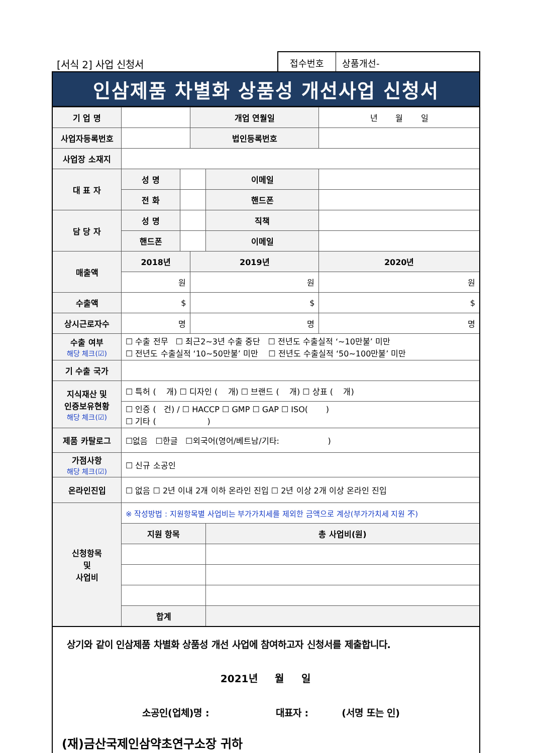[서식 2] 사업 신청서
접수번호 상품개선-
인삼제품 차별화 상품성 개선사업 신청서
| 기 업 명 | | | 개업 연월일 | | 년 월 일 |
| 사업자등록번호 | | | 법인등록번호 | | |
| 사업장 소재지 | | | | | |
| 대 표 자 | 성 명 | | | 이메일 | |
| | 전 화 | | | 핸드폰 | |
| 담 당 자 | 성 명 | | | 직책 | |
| | 핸드폰 | | | 이메일 | |
| 매출액 | 2018년 | | 2019년 | | 2020년 |
| | 원 | | 원 | | 원 |
| 수출액 | $ | | $ | | $ |
| 상시근로자수 | 명 | | 명 | | 명 |
| 수출 여부 해당 체크(☑) | ☐ 수출 전무 ☐ 최근2~3년 수출 중단 ☐ 전년도 수출실적 ‘~10만불’ 미만 ☐ 전년도 수출실적 ‘10~50만불’ 미만 ☐ 전년도 수출실적 ‘50~100만불’ 미만 | | | | |
| 기 수출 국가 | | | | | |
| 지식재산 및 인증보유현황 해당 체크(☑) | ☐ 특허 ( 개) ☐ 디자인 ( 개) ☐ 브랜드 ( 개) ☐ 상표 ( 개) | | | | |
| | ☐ 인증 ( 건) / ☐ HACCP ☐ GMP ☐ GAP ☐ ISO( ) ☐ 기타 ( ) | | | | |
| 제품 카탈로그 | ☐없음 ☐한글 ☐외국어(영어/베트남/기타: ) | | | | |
| 가점사항 해당 체크(☑) | ☐ 신규 소공인 | | | | |
| 온라인진입 | ☐ 없음 ☐ 2년 이내 2개 이하 온라인 진입 ☐ 2년 이상 2개 이상 온라인 진입 | | | | |
| 신청항목 및 사업비 | ※ 작성방법 : 지원항목별 사업비는 부가가치세를 제외한 금액으로 계상(부가가치세 지원 不) | | | | |
| | 지원 항목 | | | 총 사업비(원) | |
| | 합계 | | | | |
상기와 같이 인삼제품 차별화 상품성 개선 사업에 참여하고자 신청서를 제출합니다.
2021년 월 일
소공인(업체)명 : 대표자 : (서명 또는 인)
(재)금산국제인삼약초연구소장 귀하